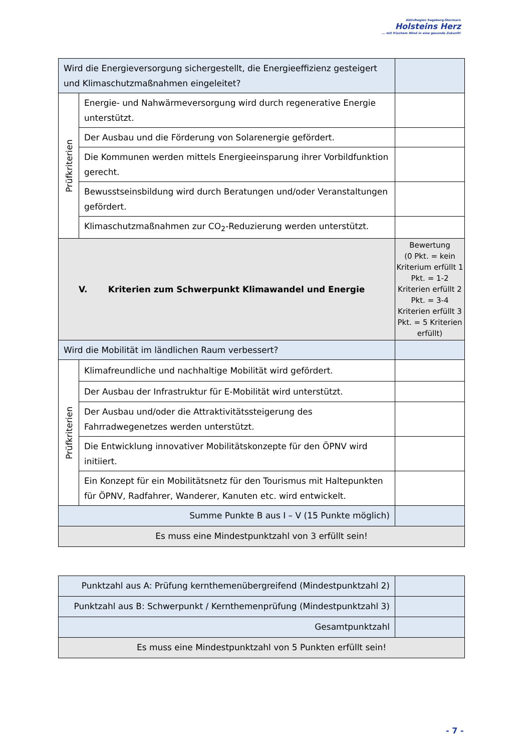AktivRegion Segeberg-Stormarn
Holsteins Herz
... mit frischem Wind in eine gesunde Zukunft!
| Wird die Energieversorgung sichergestellt, die Energieeffizienz gesteigert und Klimaschutzmaßnahmen eingeleitet? | | |
| Prüfkriterien | Energie- und Nahwärmeversorgung wird durch regenerative Energie unterstützt. | |
| | Der Ausbau und die Förderung von Solarenergie gefördert. | |
| | Die Kommunen werden mittels Energieeinsparung ihrer Vorbildfunktion gerecht. | |
| | Bewusstseinsbildung wird durch Beratungen und/oder Veranstaltungen gefördert. | |
| | Klimaschutzmaßnahmen zur CO<sub>2</sub>-Reduzierung werden unterstützt. | |
| V. Kriterien zum Schwerpunkt Klimawandel und Energie | | Bewertung (0 Pkt. = kein Kriterium erfüllt 1 Pkt. = 1-2 Kriterien erfüllt 2 Pkt. = 3-4 Kriterien erfüllt 3 Pkt. = 5 Kriterien erfüllt) |
| Wird die Mobilität im ländlichen Raum verbessert? | | |
| Prüfkriterien | Klimafreundliche und nachhaltige Mobilität wird gefördert. | |
| | Der Ausbau der Infrastruktur für E-Mobilität wird unterstützt. | |
| | Der Ausbau und/oder die Attraktivitätssteigerung des Fahrradwegenetzes werden unterstützt. | |
| | Die Entwicklung innovativer Mobilitätskonzepte für den ÖPNV wird initiiert. | |
| | Ein Konzept für ein Mobilitätsnetz für den Tourismus mit Haltepunkten für ÖPNV, Radfahrer, Wanderer, Kanuten etc. wird entwickelt. | |
| Summe Punkte B aus I – V (15 Punkte möglich) | | |
| Es muss eine Mindestpunktzahl von 3 erfüllt sein! | | |
| Punktzahl aus A: Prüfung kernthemenübergreifend (Mindestpunktzahl 2) | |
| Punktzahl aus B: Schwerpunkt / Kernthemenprüfung (Mindestpunktzahl 3) | |
| Gesamtpunktzahl | |
| Es muss eine Mindestpunktzahl von 5 Punkten erfüllt sein! | |
- 7 -